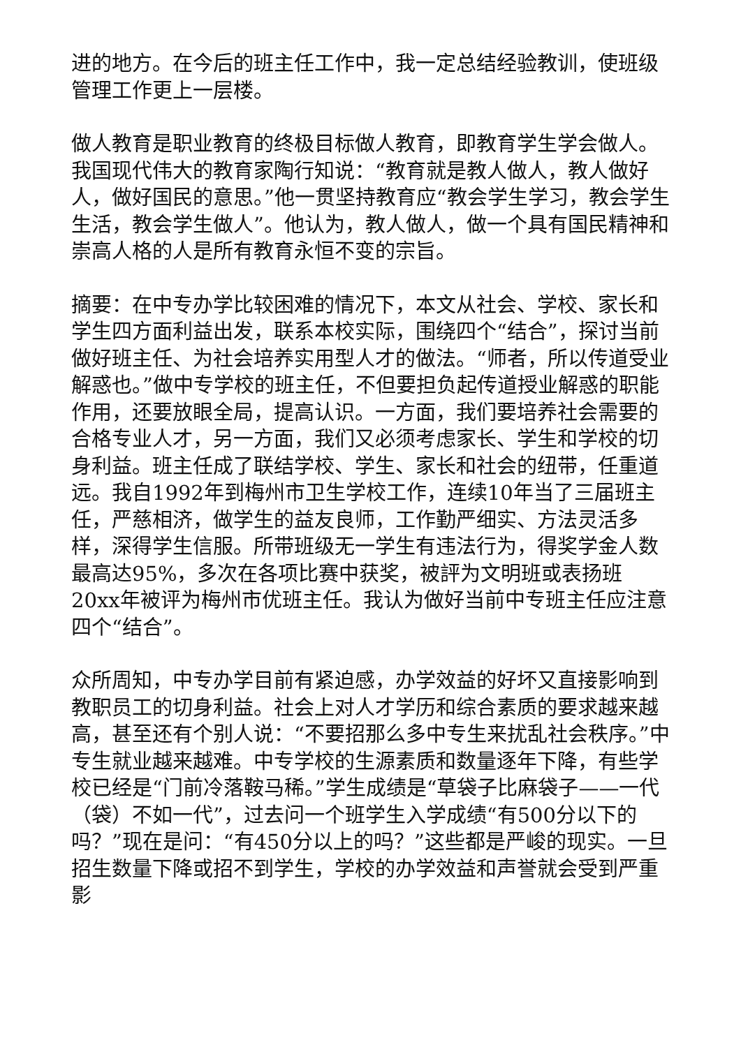进的地方。在今后的班主任工作中，我一定总结经验教训，使班级管理工作更上一层楼。
做人教育是职业教育的终极目标做人教育，即教育学生学会做人。我国现代伟大的教育家陶行知说：“教育就是教人做人，教人做好人，做好国民的意思。”他一贯坚持教育应“教会学生学习，教会学生生活，教会学生做人”。他认为，教人做人，做一个具有国民精神和崇高人格的人是所有教育永恒不变的宗旨。
摘要：在中专办学比较困难的情况下，本文从社会、学校、家长和学生四方面利益出发，联系本校实际，围绕四个“结合”，探讨当前做好班主任、为社会培养实用型人才的做法。“师者，所以传道受业解惑也。”做中专学校的班主任，不但要担负起传道授业解惑的职能作用，还要放眼全局，提高认识。一方面，我们要培养社会需要的合格专业人才，另一方面，我们又必须考虑家长、学生和学校的切身利益。班主任成了联结学校、学生、家长和社会的纽带，任重道远。我自1992年到梅州市卫生学校工作，连续10年当了三届班主任，严慈相济，做学生的益友良师，工作勤严细实、方法灵活多样，深得学生信服。所带班级无一学生有违法行为，得奖学金人数最高达95%，多次在各项比赛中获奖，被評为文明班或表扬班20xx年被评为梅州市优班主任。我认为做好当前中专班主任应注意四个“结合”。
众所周知，中专办学目前有紧迫感，办学效益的好坏又直接影响到教职员工的切身利益。社会上对人才学历和综合素质的要求越来越高，甚至还有个别人说：“不要招那么多中专生来扰乱社会秩序。”中专生就业越来越难。中专学校的生源素质和数量逐年下降，有些学校已经是“门前冷落鞍马稀。”学生成绩是“草袋子比麻袋子——一代（袋）不如一代”，过去问一个班学生入学成绩“有500分以下的吗？”现在是问：“有450分以上的吗？”这些都是严峻的现实。一旦招生数量下降或招不到学生，学校的办学效益和声誉就会受到严重影